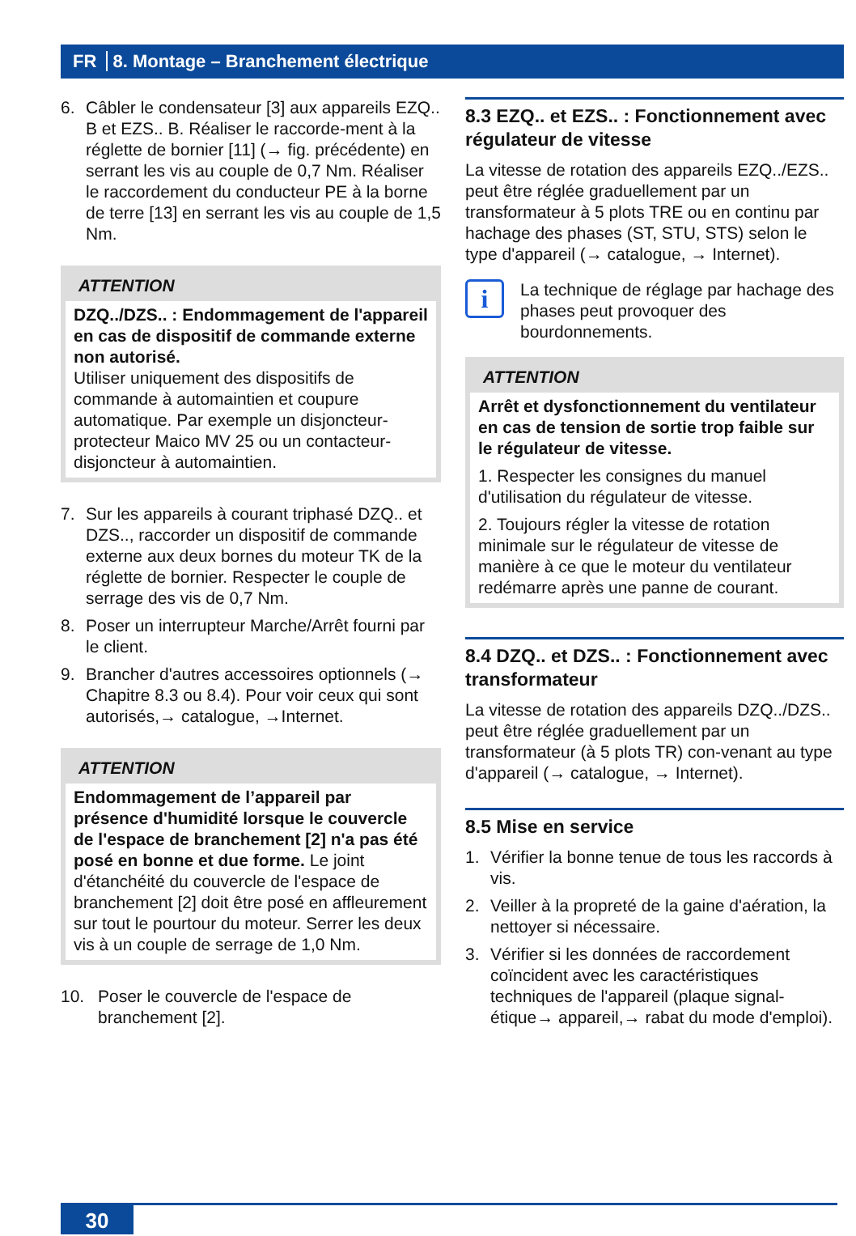FR 8. Montage – Branchement électrique
6. Câbler le condensateur [3] aux appareils EZQ.. B et EZS.. B. Réaliser le raccorde-ment à la réglette de bornier [11] (→ fig. précédente) en serrant les vis au couple de 0,7 Nm. Réaliser le raccordement du conducteur PE à la borne de terre [13] en serrant les vis au couple de 1,5 Nm.
ATTENTION
DZQ../DZS.. : Endommagement de l'appareil en cas de dispositif de commande externe non autorisé.
Utiliser uniquement des dispositifs de commande à automaintien et coupure automatique. Par exemple un disjoncteur-protecteur Maico MV 25 ou un contacteur-disjoncteur à automaintien.
7. Sur les appareils à courant triphasé DZQ.. et DZS.., raccorder un dispositif de commande externe aux deux bornes du moteur TK de la réglette de bornier. Respecter le couple de serrage des vis de 0,7 Nm.
8. Poser un interrupteur Marche/Arrêt fourni par le client.
9. Brancher d'autres accessoires optionnels (→ Chapitre 8.3 ou 8.4). Pour voir ceux qui sont autorisés,→ catalogue, →Internet.
ATTENTION
Endommagement de l’appareil par présence d'humidité lorsque le couvercle de l'espace de branchement [2] n'a pas été posé en bonne et due forme. Le joint d'étanchéité du couvercle de l'espace de branchement [2] doit être posé en affleurement sur tout le pourtour du moteur. Serrer les deux vis à un couple de serrage de 1,0 Nm.
10. Poser le couvercle de l'espace de branchement [2].
8.3 EZQ.. et EZS.. : Fonctionnement avec régulateur de vitesse
La vitesse de rotation des appareils EZQ../EZS.. peut être réglée graduellement par un transformateur à 5 plots TRE ou en continu par hachage des phases (ST, STU, STS) selon le type d'appareil (→ catalogue, → Internet).
i
La technique de réglage par hachage des phases peut provoquer des bourdonnements.
ATTENTION
Arrêt et dysfonctionnement du ventilateur en cas de tension de sortie trop faible sur le régulateur de vitesse.
1. Respecter les consignes du manuel d'utilisation du régulateur de vitesse.
2. Toujours régler la vitesse de rotation minimale sur le régulateur de vitesse de manière à ce que le moteur du ventilateur redémarre après une panne de courant.
8.4 DZQ.. et DZS.. : Fonctionnement avec transformateur
La vitesse de rotation des appareils DZQ../DZS.. peut être réglée graduellement par un transformateur (à 5 plots TR) con-venant au type d'appareil (→ catalogue, → Internet).
8.5 Mise en service
1. Vérifier la bonne tenue de tous les raccords à vis.
2. Veiller à la propreté de la gaine d'aération, la nettoyer si nécessaire.
3. Vérifier si les données de raccordement coïncident avec les caractéristiques techniques de l'appareil (plaque signal-étique→ appareil,→ rabat du mode d'emploi).
30